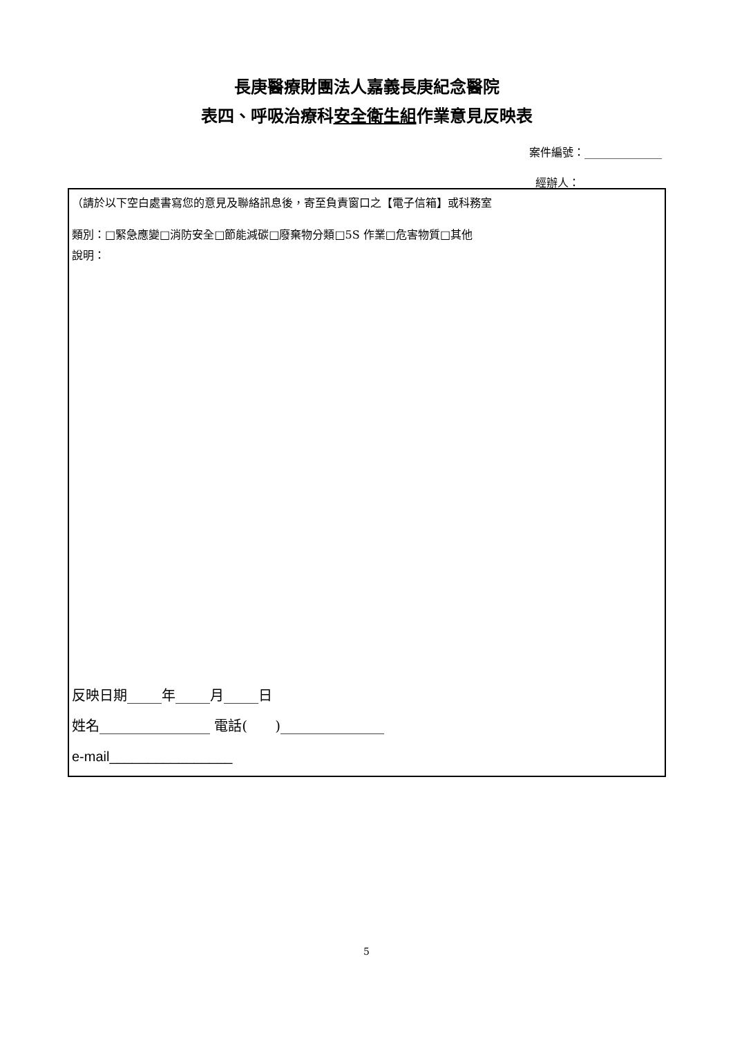長庚醫療財團法人嘉義長庚紀念醫院
表四、呼吸治療科安全衛生組作業意見反映表
案件編號：______________
經辦人：______________
（請於以下空白處書寫您的意見及聯絡訊息後，寄至負責窗口之【電子信箱】或科務室
類別：□緊急應變□消防安全□節能減碳□廢棄物分類□5S 作業□危害物質□其他
說明：
反映日期_____年_____月_____日
姓名________________ 電話(　　)_______________
e-mail________________
5